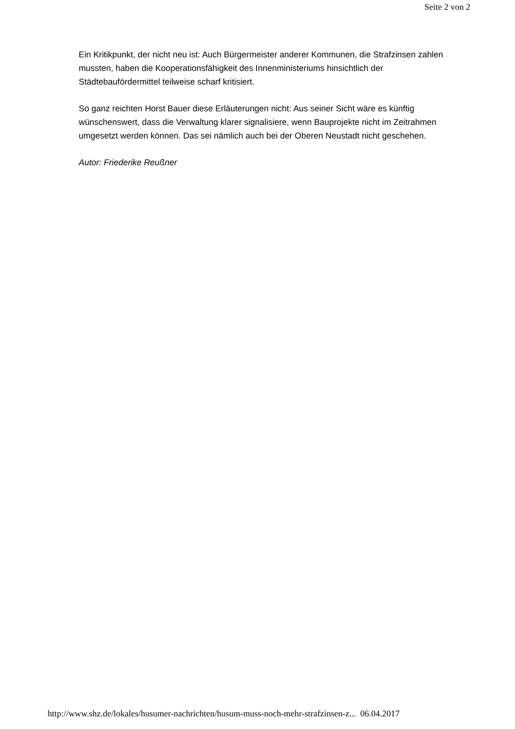Seite 2 von 2
Ein Kritikpunkt, der nicht neu ist: Auch Bürgermeister anderer Kommunen, die Strafzinsen zahlen mussten, haben die Kooperationsfähigkeit des Innenministeriums hinsichtlich der Städtebaufördermittel teilweise scharf kritisiert.
So ganz reichten Horst Bauer diese Erläuterungen nicht: Aus seiner Sicht wäre es künftig wünschenswert, dass die Verwaltung klarer signalisiere, wenn Bauprojekte nicht im Zeitrahmen umgesetzt werden können. Das sei nämlich auch bei der Oberen Neustadt nicht geschehen.
Autor: Friederike Reußner
http://www.shz.de/lokales/husumer-nachrichten/husum-muss-noch-mehr-strafzinsen-z... 06.04.2017